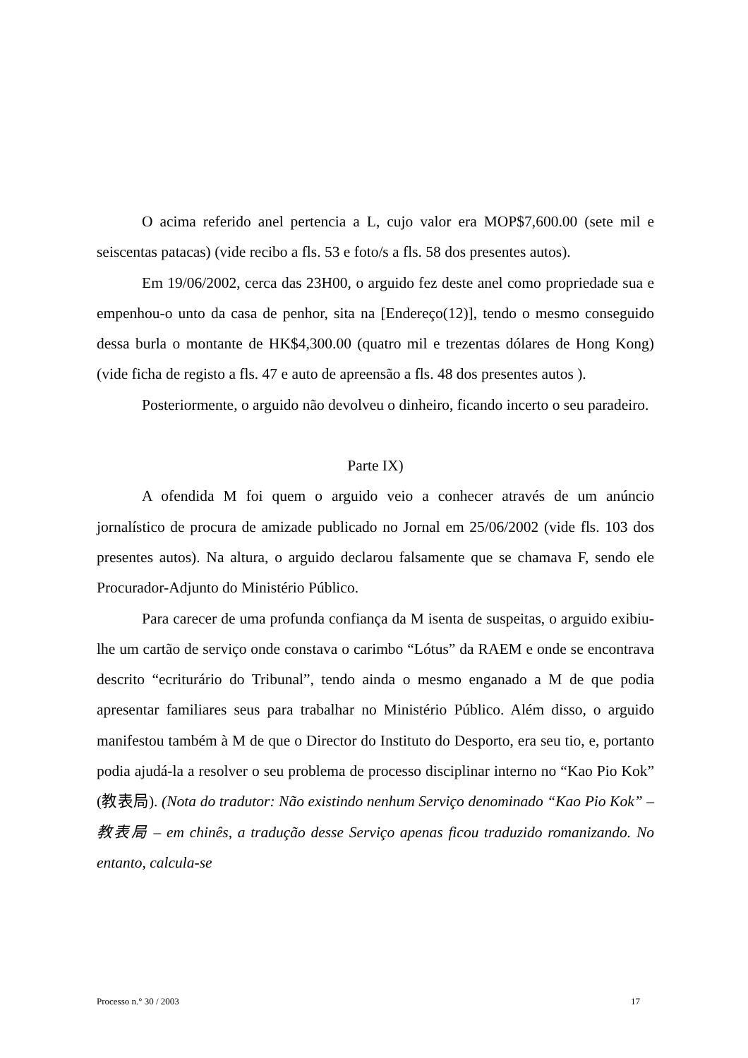O acima referido anel pertencia a L, cujo valor era MOP$7,600.00 (sete mil e seiscentas patacas) (vide recibo a fls. 53 e foto/s a fls. 58 dos presentes autos).
Em 19/06/2002, cerca das 23H00, o arguido fez deste anel como propriedade sua e empenhou-o unto da casa de penhor, sita na [Endereço(12)], tendo o mesmo conseguido dessa burla o montante de HK$4,300.00 (quatro mil e trezentas dólares de Hong Kong) (vide ficha de registo a fls. 47 e auto de apreensão a fls. 48 dos presentes autos ).
Posteriormente, o arguido não devolveu o dinheiro, ficando incerto o seu paradeiro.
Parte IX)
A ofendida M foi quem o arguido veio a conhecer através de um anúncio jornalístico de procura de amizade publicado no Jornal em 25/06/2002 (vide fls. 103 dos presentes autos). Na altura, o arguido declarou falsamente que se chamava F, sendo ele Procurador-Adjunto do Ministério Público.
Para carecer de uma profunda confiança da M isenta de suspeitas, o arguido exibiu-lhe um cartão de serviço onde constava o carimbo “Lótus” da RAEM e onde se encontrava descrito “ecriturário do Tribunal”, tendo ainda o mesmo enganado a M de que podia apresentar familiares seus para trabalhar no Ministério Público. Além disso, o arguido manifestou também à M de que o Director do Instituto do Desporto, era seu tio, e, portanto podia ajudá-la a resolver o seu problema de processo disciplinar interno no “Kao Pio Kok” (教表局). (Nota do tradutor: Não existindo nenhum Serviço denominado “Kao Pio Kok” – 教表局 – em chinês, a tradução desse Serviço apenas ficou traduzido romanizando. No entanto, calcula-se
Processo n.° 30 / 2003 17